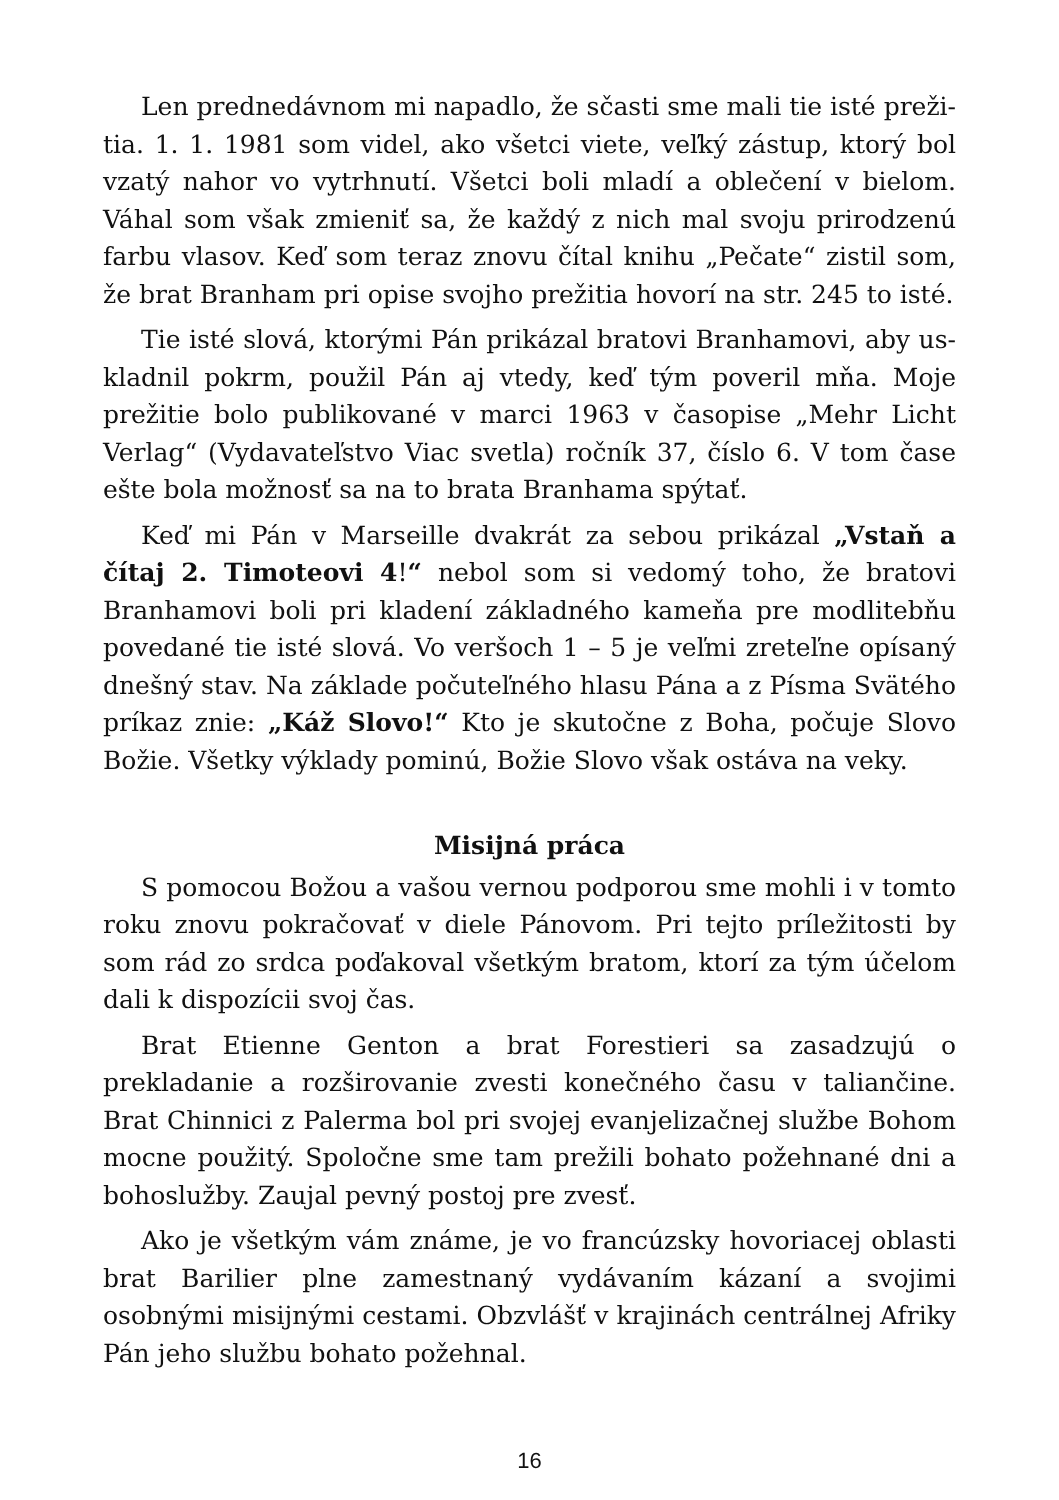Len prednedávnom mi napadlo, že sčasti sme mali tie isté preži­tia. 1. 1. 1981 som videl, ako všetci viete, veľký zástup, ktorý bol vza­tý nahor vo vytrhnutí. Všetci boli mladí a oblečení v bielom. Váhal som však zmieniť sa, že každý z nich mal svoju prirodzenú farbu vla­sov. Keď som teraz znovu čítal knihu „Pečate“ zistil som, že brat Branham pri opise svojho prežitia hovorí na str. 245 to isté.
Tie isté slová, ktorými Pán prikázal bratovi Branhamovi, aby us­kladnil pokrm, použil Pán aj vtedy, keď tým poveril mňa. Moje preži­tie bolo publikované v marci 1963 v časopise „Mehr Licht Verlag“ (Vydavateľstvo Viac svetla) ročník 37, číslo 6. V tom čase ešte bola možnosť sa na to brata Branhama spýtať.
Keď mi Pán v Marseille dvakrát za sebou prikázal „Vstaň a čítaj 2. Timoteovi 4!“ nebol som si vedomý toho, že bratovi Branhamovi boli pri kladení základného kameňa pre modlitebňu povedané tie isté slová. Vo veršoch 1 – 5 je veľmi zreteľne opísaný dnešný stav. Na základe počuteľného hlasu Pána a z Písma Svätého príkaz znie: „Káž Slovo!“ Kto je skutočne z Boha, počuje Slovo Božie. Všetky vý­klady pominú, Božie Slovo však ostáva na veky.
Misijná práca
S pomocou Božou a vašou vernou podporou sme mohli i v tomto roku znovu pokračovať v diele Pánovom. Pri tejto príležitosti by som rád zo srdca poďakoval všetkým bratom, ktorí za tým účelom dali k dispozícii svoj čas.
Brat Etienne Genton a brat Forestieri sa zasadzujú o prekladanie a rozširovanie zvesti konečného času v taliančine. Brat Chinnici z Palerma bol pri svojej evanjelizačnej službe Bohom mocne použitý. Spoločne sme tam prežili bohato požehnané dni a bohoslužby. Zaujal pevný postoj pre zvesť.
Ako je všetkým vám známe, je vo francúzsky hovoriacej oblasti brat Barilier plne zamestnaný vydávaním kázaní a svojimi osobnými misijnými cestami. Obzvlášť v krajinách centrálnej Afriky Pán jeho službu bohato požehnal.
16